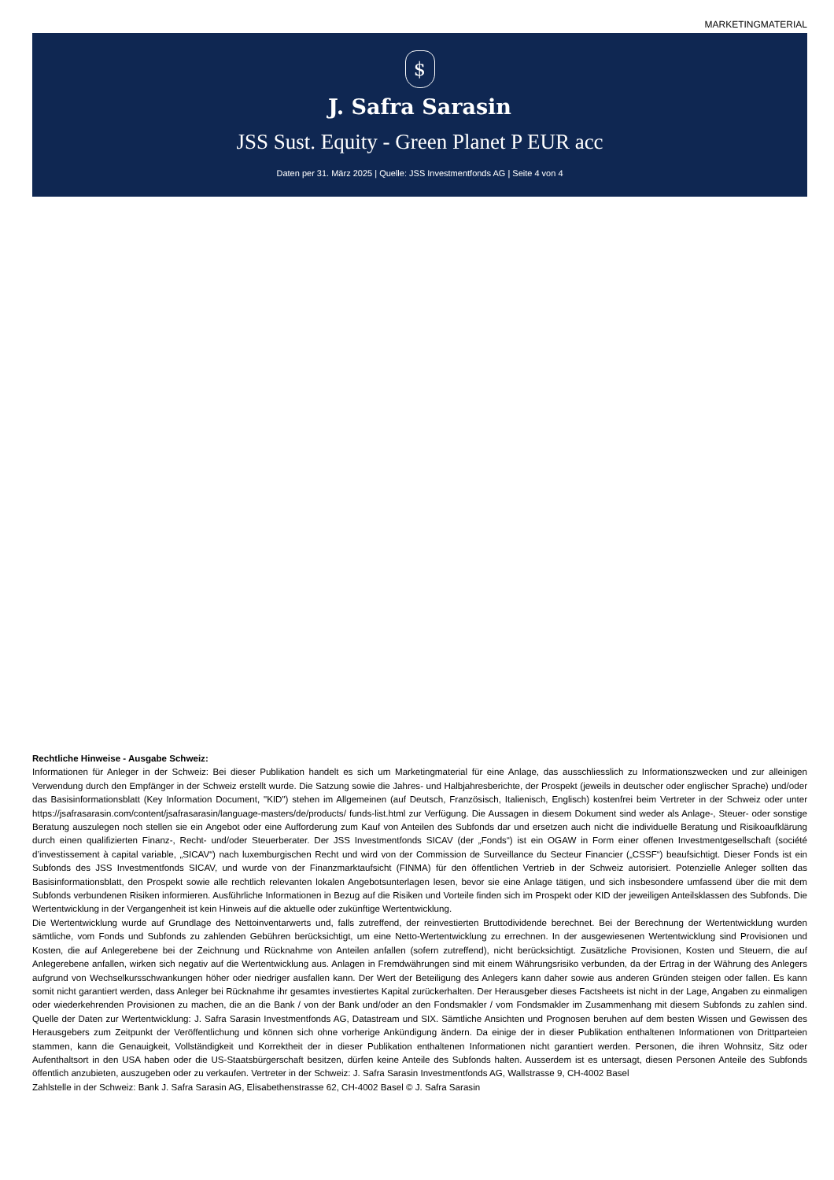MARKETINGMATERIAL
$
J. Safra Sarasin
JSS Sust. Equity - Green Planet P EUR acc
Daten per 31. März 2025 | Quelle: JSS Investmentfonds AG | Seite 4 von 4
Rechtliche Hinweise - Ausgabe Schweiz:
Informationen für Anleger in der Schweiz: Bei dieser Publikation handelt es sich um Marketingmaterial für eine Anlage, das ausschliesslich zu Informationszwecken und zur alleinigen Verwendung durch den Empfänger in der Schweiz erstellt wurde. Die Satzung sowie die Jahres- und Halbjahresberichte, der Prospekt (jeweils in deutscher oder englischer Sprache) und/oder das Basisinformationsblatt (Key Information Document, "KID") stehen im Allgemeinen (auf Deutsch, Französisch, Italienisch, Englisch) kostenfrei beim Vertreter in der Schweiz oder unter https://jsafrasarasin.com/content/jsafrasarasin/language-masters/de/products/ funds-list.html zur Verfügung. Die Aussagen in diesem Dokument sind weder als Anlage-, Steuer- oder sonstige Beratung auszulegen noch stellen sie ein Angebot oder eine Aufforderung zum Kauf von Anteilen des Subfonds dar und ersetzen auch nicht die individuelle Beratung und Risikoaufklärung durch einen qualifizierten Finanz-, Recht- und/oder Steuerberater. Der JSS Investmentfonds SICAV (der „Fonds“) ist ein OGAW in Form einer offenen Investmentgesellschaft (société d’investissement à capital variable, „SICAV“) nach luxemburgischen Recht und wird von der Commission de Surveillance du Secteur Financier („CSSF“) beaufsichtigt. Dieser Fonds ist ein Subfonds des JSS Investmentfonds SICAV, und wurde von der Finanzmarktaufsicht (FINMA) für den öffentlichen Vertrieb in der Schweiz autorisiert. Potenzielle Anleger sollten das Basisinformationsblatt, den Prospekt sowie alle rechtlich relevanten lokalen Angebotsunterlagen lesen, bevor sie eine Anlage tätigen, und sich insbesondere umfassend über die mit dem Subfonds verbundenen Risiken informieren. Ausführliche Informationen in Bezug auf die Risiken und Vorteile finden sich im Prospekt oder KID der jeweiligen Anteilsklassen des Subfonds. Die Wertentwicklung in der Vergangenheit ist kein Hinweis auf die aktuelle oder zukünftige Wertentwicklung.
Die Wertentwicklung wurde auf Grundlage des Nettoinventarwerts und, falls zutreffend, der reinvestierten Bruttodividende berechnet. Bei der Berechnung der Wertentwicklung wurden sämtliche, vom Fonds und Subfonds zu zahlenden Gebühren berücksichtigt, um eine Netto-Wertentwicklung zu errechnen. In der ausgewiesenen Wertentwicklung sind Provisionen und Kosten, die auf Anlegerebene bei der Zeichnung und Rücknahme von Anteilen anfallen (sofern zutreffend), nicht berücksichtigt. Zusätzliche Provisionen, Kosten und Steuern, die auf Anlegerebene anfallen, wirken sich negativ auf die Wertentwicklung aus. Anlagen in Fremdwährungen sind mit einem Währungsrisiko verbunden, da der Ertrag in der Währung des Anlegers aufgrund von Wechselkursschwankungen höher oder niedriger ausfallen kann. Der Wert der Beteiligung des Anlegers kann daher sowie aus anderen Gründen steigen oder fallen. Es kann somit nicht garantiert werden, dass Anleger bei Rücknahme ihr gesamtes investiertes Kapital zurückerhalten. Der Herausgeber dieses Factsheets ist nicht in der Lage, Angaben zu einmaligen oder wiederkehrenden Provisionen zu machen, die an die Bank / von der Bank und/oder an den Fondsmakler / vom Fondsmakler im Zusammenhang mit diesem Subfonds zu zahlen sind. Quelle der Daten zur Wertentwicklung: J. Safra Sarasin Investmentfonds AG, Datastream und SIX. Sämtliche Ansichten und Prognosen beruhen auf dem besten Wissen und Gewissen des Herausgebers zum Zeitpunkt der Veröffentlichung und können sich ohne vorherige Ankündigung ändern. Da einige der in dieser Publikation enthaltenen Informationen von Drittparteien stammen, kann die Genauigkeit, Vollständigkeit und Korrektheit der in dieser Publikation enthaltenen Informationen nicht garantiert werden. Personen, die ihren Wohnsitz, Sitz oder Aufenthaltsort in den USA haben oder die US-Staatsbürgerschaft besitzen, dürfen keine Anteile des Subfonds halten. Ausserdem ist es untersagt, diesen Personen Anteile des Subfonds öffentlich anzubieten, auszugeben oder zu verkaufen. Vertreter in der Schweiz: J. Safra Sarasin Investmentfonds AG, Wallstrasse 9, CH-4002 Basel
Zahlstelle in der Schweiz: Bank J. Safra Sarasin AG, Elisabethenstrasse 62, CH-4002 Basel © J. Safra Sarasin